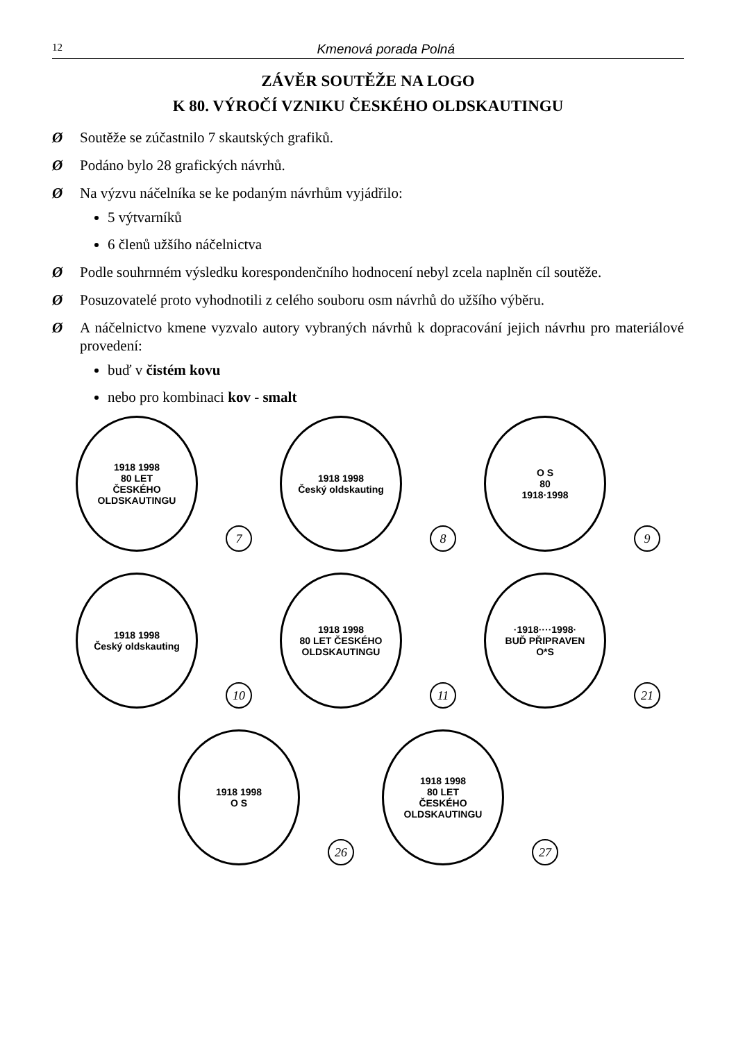12 Kmenová porada Polná
ZÁVĚR SOUTĚŽE NA LOGO
K 80. VÝROČÍ VZNIKU ČESKÉHO OLDSKAUTINGU
Ø Soutěže se zúčastnilo 7 skautských grafiků.
Ø Podáno bylo 28 grafických návrhů.
Ø Na výzvu náčelníka se ke podaným návrhům vyjádřilo:
5 výtvarníků
6 členů užšího náčelnictva
Ø Podle souhrnném výsledku korespondenčního hodnocení nebyl zcela naplněn cíl soutěže.
Ø Posuzovatelé proto vyhodnotili z celého souboru osm návrhů do užšího výběru.
Ø A náčelnictvo kmene vyzvalo autory vybraných návrhů k dopracování jejich návrhu pro materiálové provedení:
buď v čistém kovu
nebo pro kombinaci kov - smalt
1918 1998
80 LET
ČESKÉHO
OLDSKAUTINGU
7
1918 1998
Český oldskauting
8
O S
80
1918·1998
9
1918 1998
Český oldskauting
10
1918 1998
80 LET ČESKÉHO OLDSKAUTINGU
11
·1918····1998·
BUĎ PŘIPRAVEN
O*S
21
1918 1998
O S
26
1918 1998
80 LET
ČESKÉHO OLDSKAUTINGU
27